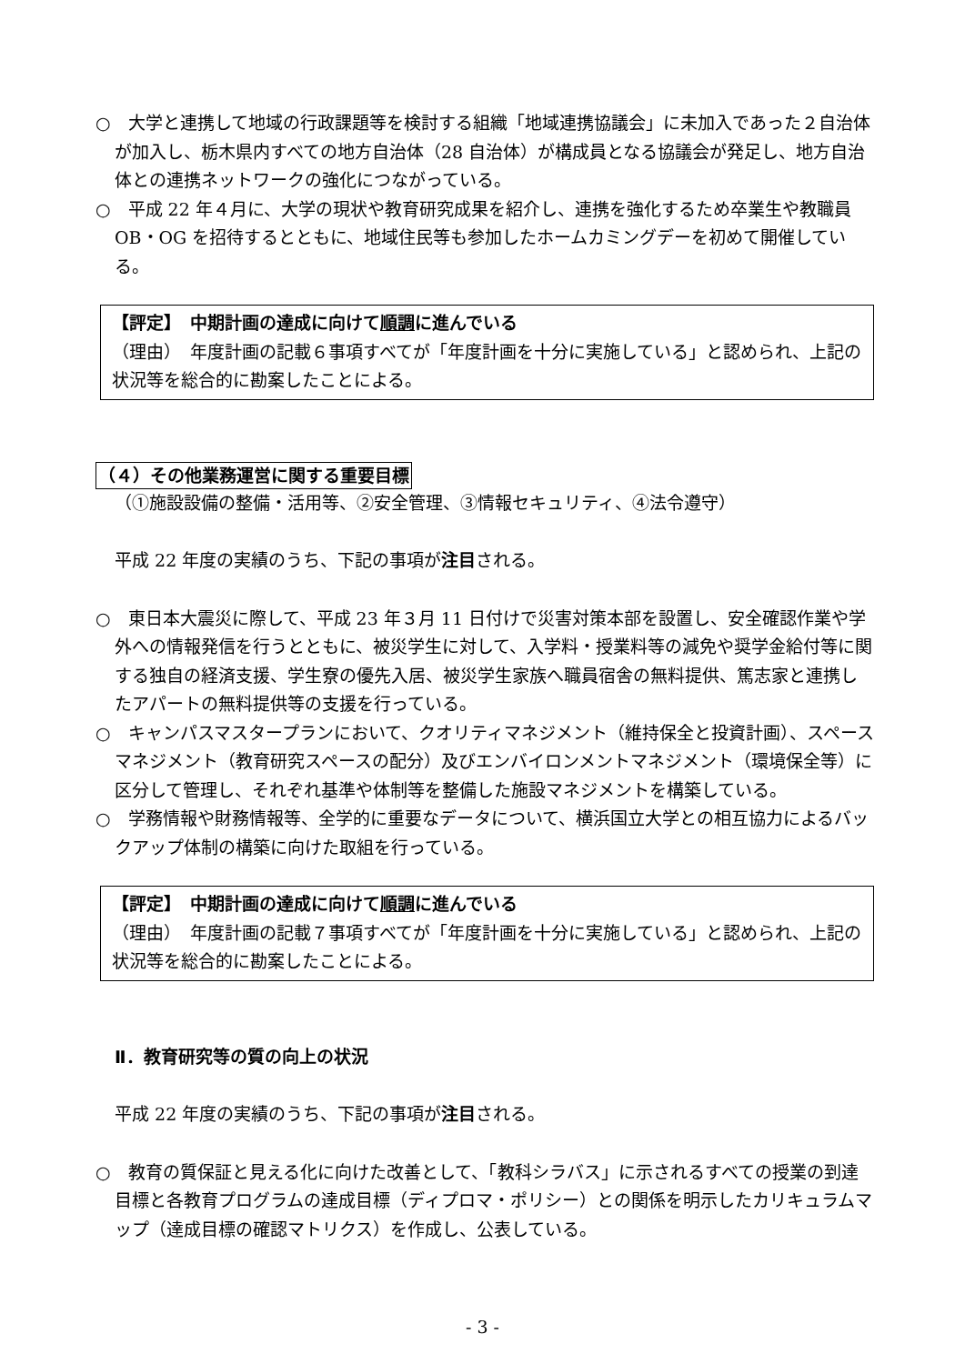○　大学と連携して地域の行政課題等を検討する組織「地域連携協議会」に未加入であった２自治体が加入し、栃木県内すべての地方自治体（28 自治体）が構成員となる協議会が発足し、地方自治体との連携ネットワークの強化につながっている。
○　平成 22 年４月に、大学の現状や教育研究成果を紹介し、連携を強化するため卒業生や教職員 OB・OG を招待するとともに、地域住民等も参加したホームカミングデーを初めて開催している。
【評定】　中期計画の達成に向けて順調に進んでいる
（理由）　年度計画の記載６事項すべてが「年度計画を十分に実施している」と認められ、上記の状況等を総合的に勘案したことによる。
（４）その他業務運営に関する重要目標
（①施設設備の整備・活用等、②安全管理、③情報セキュリティ、④法令遵守）
平成 22 年度の実績のうち、下記の事項が注目される。
○　東日本大震災に際して、平成 23 年３月 11 日付けで災害対策本部を設置し、安全確認作業や学外への情報発信を行うとともに、被災学生に対して、入学料・授業料等の減免や奨学金給付等に関する独自の経済支援、学生寮の優先入居、被災学生家族へ職員宿舎の無料提供、篤志家と連携したアパートの無料提供等の支援を行っている。
○　キャンパスマスタープランにおいて、クオリティマネジメント（維持保全と投資計画）、スペースマネジメント（教育研究スペースの配分）及びエンバイロンメントマネジメント（環境保全等）に区分して管理し、それぞれ基準や体制等を整備した施設マネジメントを構築している。
○　学務情報や財務情報等、全学的に重要なデータについて、横浜国立大学との相互協力によるバックアップ体制の構築に向けた取組を行っている。
【評定】　中期計画の達成に向けて順調に進んでいる
（理由）　年度計画の記載７事項すべてが「年度計画を十分に実施している」と認められ、上記の状況等を総合的に勘案したことによる。
Ⅱ．教育研究等の質の向上の状況
平成 22 年度の実績のうち、下記の事項が注目される。
○　教育の質保証と見える化に向けた改善として、「教科シラバス」に示されるすべての授業の到達目標と各教育プログラムの達成目標（ディプロマ・ポリシー）との関係を明示したカリキュラムマップ（達成目標の確認マトリクス）を作成し、公表している。
- 3 -